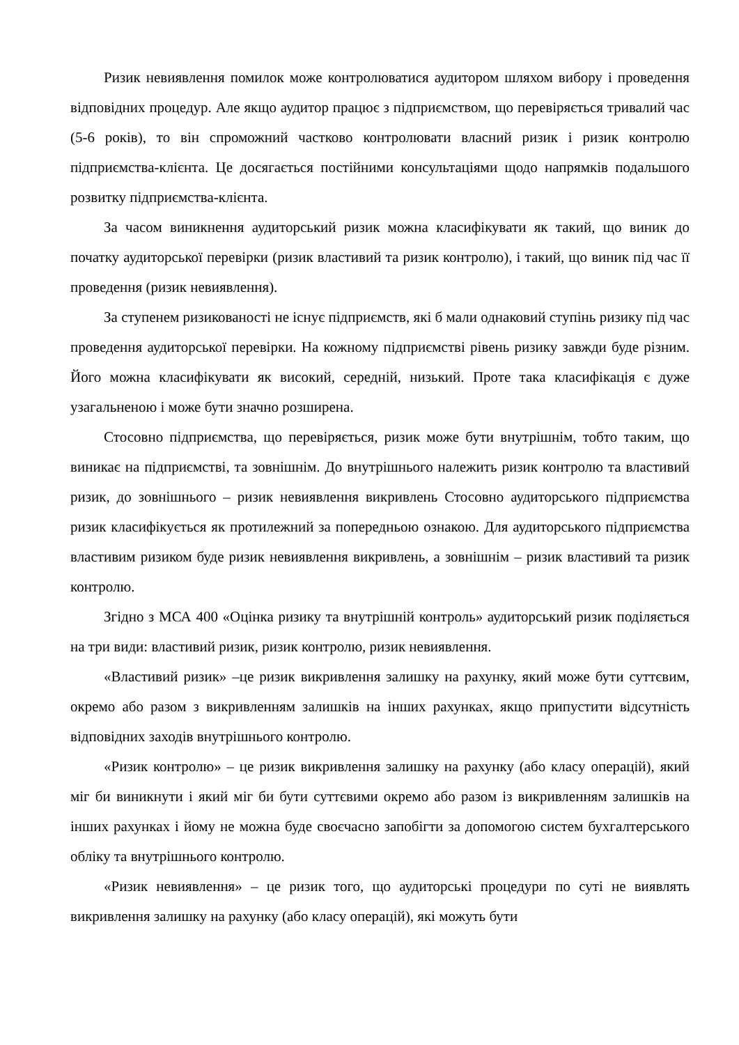Ризик невиявлення помилок може контролюватися аудитором шляхом вибору і проведення відповідних процедур. Але якщо аудитор працює з підприємством, що перевіряється тривалий час (5-6 років), то він спроможний частково контролювати власний ризик і ризик контролю підприємства-клієнта. Це досягається постійними консультаціями щодо напрямків подальшого розвитку підприємства-клієнта.
За часом виникнення аудиторський ризик можна класифікувати як такий, що виник до початку аудиторської перевірки (ризик властивий та ризик контролю), і такий, що виник під час її проведення (ризик невиявлення).
За ступенем ризикованості не існує підприємств, які б мали однаковий ступінь ризику під час проведення аудиторської перевірки. На кожному підприємстві рівень ризику завжди буде різним. Його можна класифікувати як високий, середній, низький. Проте така класифікація є дуже узагальненою і може бути значно розширена.
Стосовно підприємства, що перевіряється, ризик може бути внутрішнім, тобто таким, що виникає на підприємстві, та зовнішнім. До внутрішнього належить ризик контролю та властивий ризик, до зовнішнього – ризик невиявлення викривлень Стосовно аудиторського підприємства ризик класифікується як протилежний за попередньою ознакою. Для аудиторського підприємства властивим ризиком буде ризик невиявлення викривлень, а зовнішнім – ризик властивий та ризик контролю.
Згідно з МСА 400 «Оцінка ризику та внутрішній контроль» аудиторський ризик поділяється на три види: властивий ризик, ризик контролю, ризик невиявлення.
«Властивий ризик» –це ризик викривлення залишку на рахунку, який може бути суттєвим, окремо або разом з викривленням залишків на інших рахунках, якщо припустити відсутність відповідних заходів внутрішнього контролю.
«Ризик контролю» – це ризик викривлення залишку на рахунку (або класу операцій), який міг би виникнути і який міг би бути суттєвими окремо або разом із викривленням залишків на інших рахунках і йому не можна буде своєчасно запобігти за допомогою систем бухгалтерського обліку та внутрішнього контролю.
«Ризик невиявлення» – це ризик того, що аудиторські процедури по суті не виявлять викривлення залишку на рахунку (або класу операцій), які можуть бути